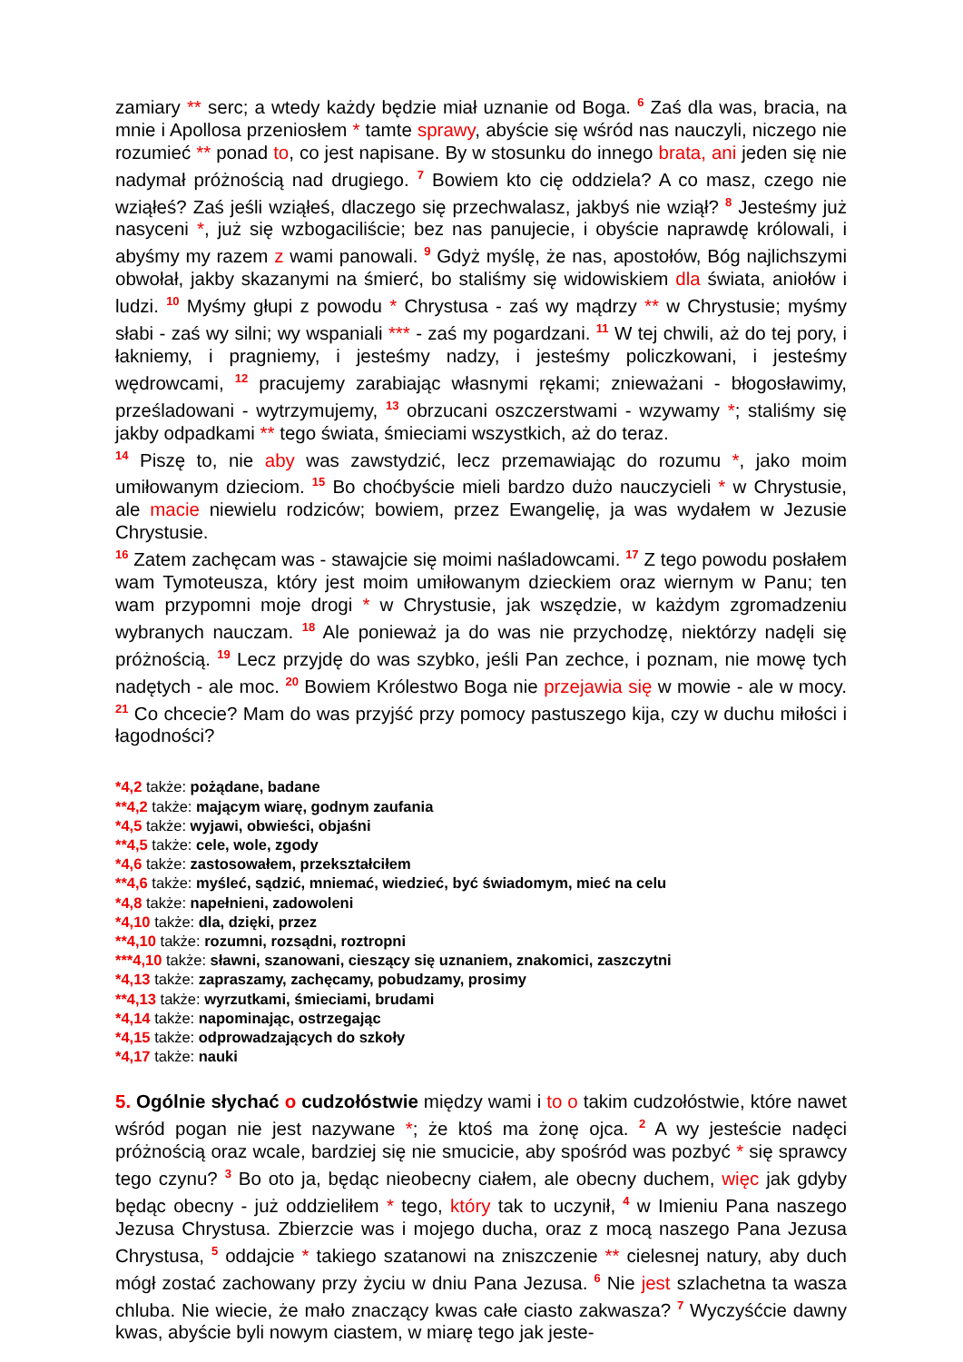zamiary ** serc; a wtedy każdy będzie miał uznanie od Boga. <sup>6</sup> Zaś dla was, bracia, na mnie i Apollosa przeniosłem * tamte sprawy, abyście się wśród nas nauczyli, niczego nie rozumieć ** ponad to, co jest napisane. By w stosunku do innego brata, ani jeden się nie nadymał próżnością nad drugiego. <sup>7</sup> Bowiem kto cię oddziela? A co masz, czego nie wziąłeś? Zaś jeśli wziąłeś, dlaczego się przechwalasz, jakbyś nie wziął? <sup>8</sup> Jesteśmy już nasyceni *, już się wzbogaciliście; bez nas panujecie, i obyście naprawdę królowali, i abyśmy my razem z wami panowali. <sup>9</sup> Gdyż myślę, że nas, apostołów, Bóg najlichszymi obwołał, jakby skazanymi na śmierć, bo staliśmy się widowiskiem dla świata, aniołów i ludzi. <sup>10</sup> Myśmy głupi z powodu * Chrystusa - zaś wy mądrzy ** w Chrystusie; myśmy słabi - zaś wy silni; wy wspaniali *** - zaś my pogardzani. <sup>11</sup> W tej chwili, aż do tej pory, i łakniemy, i pragniemy, i jesteśmy nadzy, i jesteśmy policzkowani, i jesteśmy wędrowcami, <sup>12</sup> pracujemy zarabiając własnymi rękami; znieważani - błogosławimy, prześladowani - wytrzymujemy, <sup>13</sup> obrzucani oszczerstwami - wzywamy *; staliśmy się jakby odpadkami ** tego świata, śmieciami wszystkich, aż do teraz.
<sup>14</sup> Piszę to, nie aby was zawstydzić, lecz przemawiając do rozumu *, jako moim umiłowanym dzieciom. <sup>15</sup> Bo choćbyście mieli bardzo dużo nauczycieli * w Chrystusie, ale macie niewielu rodziców; bowiem, przez Ewangelię, ja was wydałem w Jezusie Chrystusie.
<sup>16</sup> Zatem zachęcam was - stawajcie się moimi naśladowcami. <sup>17</sup> Z tego powodu posłałem wam Tymoteusza, który jest moim umiłowanym dzieckiem oraz wiernym w Panu; ten wam przypomni moje drogi * w Chrystusie, jak wszędzie, w każdym zgromadzeniu wybranych nauczam. <sup>18</sup> Ale ponieważ ja do was nie przychodzę, niektórzy nadęli się próżnością. <sup>19</sup> Lecz przyjdę do was szybko, jeśli Pan zechce, i poznam, nie mowę tych nadętych - ale moc. <sup>20</sup> Bowiem Królestwo Boga nie przejawia się w mowie - ale w mocy. <sup>21</sup> Co chcecie? Mam do was przyjść przy pomocy pastuszego kija, czy w duchu miłości i łagodności?
*4,2 także: pożądane, badane
**4,2 także: mającym wiarę, godnym zaufania
*4,5 także: wyjawi, obwieści, objaśni
**4,5 także: cele, wole, zgody
*4,6 także: zastosowałem, przekształciłem
**4,6 także: myśleć, sądzić, mniemać, wiedzieć, być świadomym, mieć na celu
*4,8 także: napełnieni, zadowoleni
*4,10 także: dla, dzięki, przez
**4,10 także: rozumni, rozsądni, roztropni
***4,10 także: sławni, szanowani, cieszący się uznaniem, znakomici, zaszczytni
*4,13 także: zapraszamy, zachęcamy, pobudzamy, prosimy
**4,13 także: wyrzutkami, śmieciami, brudami
*4,14 także: napominając, ostrzegając
*4,15 także: odprowadzających do szkoły
*4,17 także: nauki
5. Ogólnie słychać o cudzołóstwie między wami i to o takim cudzołóstwie, które nawet wśród pogan nie jest nazywane *; że ktoś ma żonę ojca. <sup>2</sup> A wy jesteście nadęci próżnością oraz wcale, bardziej się nie smucicie, aby spośród was pozbyć * się sprawcy tego czynu? <sup>3</sup> Bo oto ja, będąc nieobecny ciałem, ale obecny duchem, więc jak gdyby będąc obecny - już oddzieliłem * tego, który tak to uczynił, <sup>4</sup> w Imieniu Pana naszego Jezusa Chrystusa. Zbierzcie was i mojego ducha, oraz z mocą naszego Pana Jezusa Chrystusa, <sup>5</sup> oddajcie * takiego szatanowi na zniszczenie ** cielesnej natury, aby duch mógł zostać zachowany przy życiu w dniu Pana Jezusa. <sup>6</sup> Nie jest szlachetna ta wasza chluba. Nie wiecie, że mało znaczący kwas całe ciasto zakwasza? <sup>7</sup> Wyczyśćcie dawny kwas, abyście byli nowym ciastem, w miarę tego jak jeste-